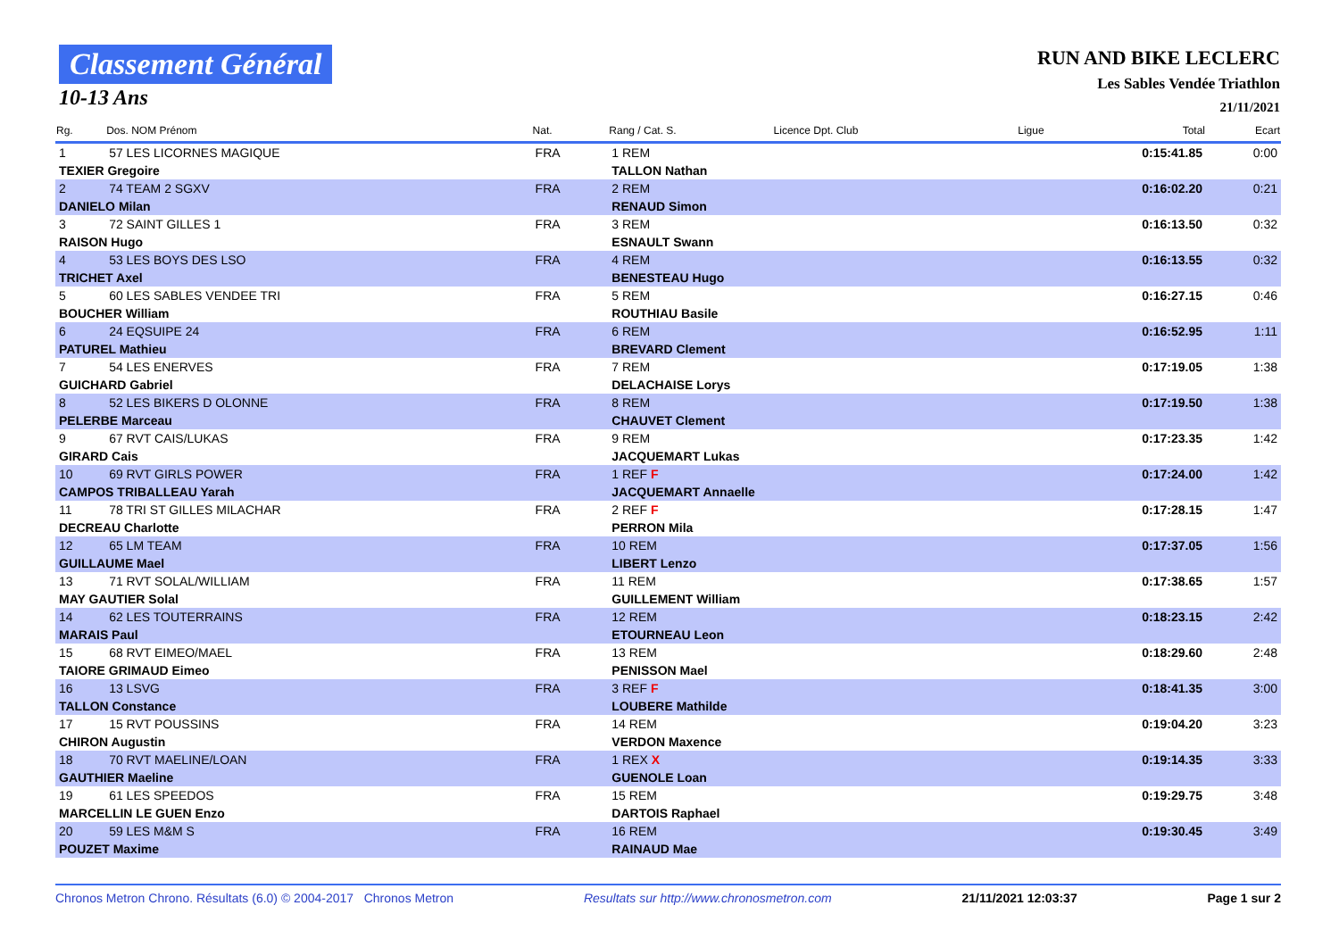Classement Général
10-13 Ans
RUN AND BIKE LECLERC
Les Sables Vendée Triathlon
21/11/2021
| Rg. | Dos. NOM Prénom | Nat. | Rang / Cat. S. | Licence Dpt. Club | Ligue | Total | Ecart |
| --- | --- | --- | --- | --- | --- | --- | --- |
| 1 | 57 LES LICORNES MAGIQUE | FRA | 1 REM | | | 0:15:41.85 | 0:00 |
| TEXIER Gregoire | | | TALLON Nathan | | | | |
| 2 | 74 TEAM 2 SGXV | FRA | 2 REM | | | 0:16:02.20 | 0:21 |
| DANIELO Milan | | | RENAUD Simon | | | | |
| 3 | 72 SAINT GILLES 1 | FRA | 3 REM | | | 0:16:13.50 | 0:32 |
| RAISON Hugo | | | ESNAULT Swann | | | | |
| 4 | 53 LES BOYS DES LSO | FRA | 4 REM | | | 0:16:13.55 | 0:32 |
| TRICHET Axel | | | BENESTEAU Hugo | | | | |
| 5 | 60 LES SABLES VENDEE TRI | FRA | 5 REM | | | 0:16:27.15 | 0:46 |
| BOUCHER William | | | ROUTHIAU Basile | | | | |
| 6 | 24 EQSUIPE 24 | FRA | 6 REM | | | 0:16:52.95 | 1:11 |
| PATUREL Mathieu | | | BREVARD Clement | | | | |
| 7 | 54 LES ENERVES | FRA | 7 REM | | | 0:17:19.05 | 1:38 |
| GUICHARD Gabriel | | | DELACHAISE Lorys | | | | |
| 8 | 52 LES BIKERS D OLONNE | FRA | 8 REM | | | 0:17:19.50 | 1:38 |
| PELERBE Marceau | | | CHAUVET Clement | | | | |
| 9 | 67 RVT CAIS/LUKAS | FRA | 9 REM | | | 0:17:23.35 | 1:42 |
| GIRARD Cais | | | JACQUEMART Lukas | | | | |
| 10 | 69 RVT GIRLS POWER | FRA | 1 REF F | | | 0:17:24.00 | 1:42 |
| CAMPOS TRIBALLEAU Yarah | | | JACQUEMART Annaelle | | | | |
| 11 | 78 TRI ST GILLES MILACHAR | FRA | 2 REF F | | | 0:17:28.15 | 1:47 |
| DECREAU Charlotte | | | PERRON Mila | | | | |
| 12 | 65 LM TEAM | FRA | 10 REM | | | 0:17:37.05 | 1:56 |
| GUILLAUME Mael | | | LIBERT Lenzo | | | | |
| 13 | 71 RVT SOLAL/WILLIAM | FRA | 11 REM | | | 0:17:38.65 | 1:57 |
| MAY GAUTIER Solal | | | GUILLEMENT William | | | | |
| 14 | 62 LES TOUTERRAINS | FRA | 12 REM | | | 0:18:23.15 | 2:42 |
| MARAIS Paul | | | ETOURNEAU Leon | | | | |
| 15 | 68 RVT EIMEO/MAEL | FRA | 13 REM | | | 0:18:29.60 | 2:48 |
| TAIORE GRIMAUD Eimeo | | | PENISSON Mael | | | | |
| 16 | 13 LSVG | FRA | 3 REF F | | | 0:18:41.35 | 3:00 |
| TALLON Constance | | | LOUBERE Mathilde | | | | |
| 17 | 15 RVT POUSSINS | FRA | 14 REM | | | 0:19:04.20 | 3:23 |
| CHIRON Augustin | | | VERDON Maxence | | | | |
| 18 | 70 RVT MAELINE/LOAN | FRA | 1 REX X | | | 0:19:14.35 | 3:33 |
| GAUTHIER Maeline | | | GUENOLE Loan | | | | |
| 19 | 61 LES SPEEDOS | FRA | 15 REM | | | 0:19:29.75 | 3:48 |
| MARCELLIN LE GUEN Enzo | | | DARTOIS Raphael | | | | |
| 20 | 59 LES M&M S | FRA | 16 REM | | | 0:19:30.45 | 3:49 |
| POUZET Maxime | | | RAINAUD Mae | | | | |
Chronos Metron Chrono. Résultats (6.0) © 2004-2017 Chronos Metron Resultats sur http://www.chronosmetron.com 21/11/2021 12:03:37 Page 1 sur 2